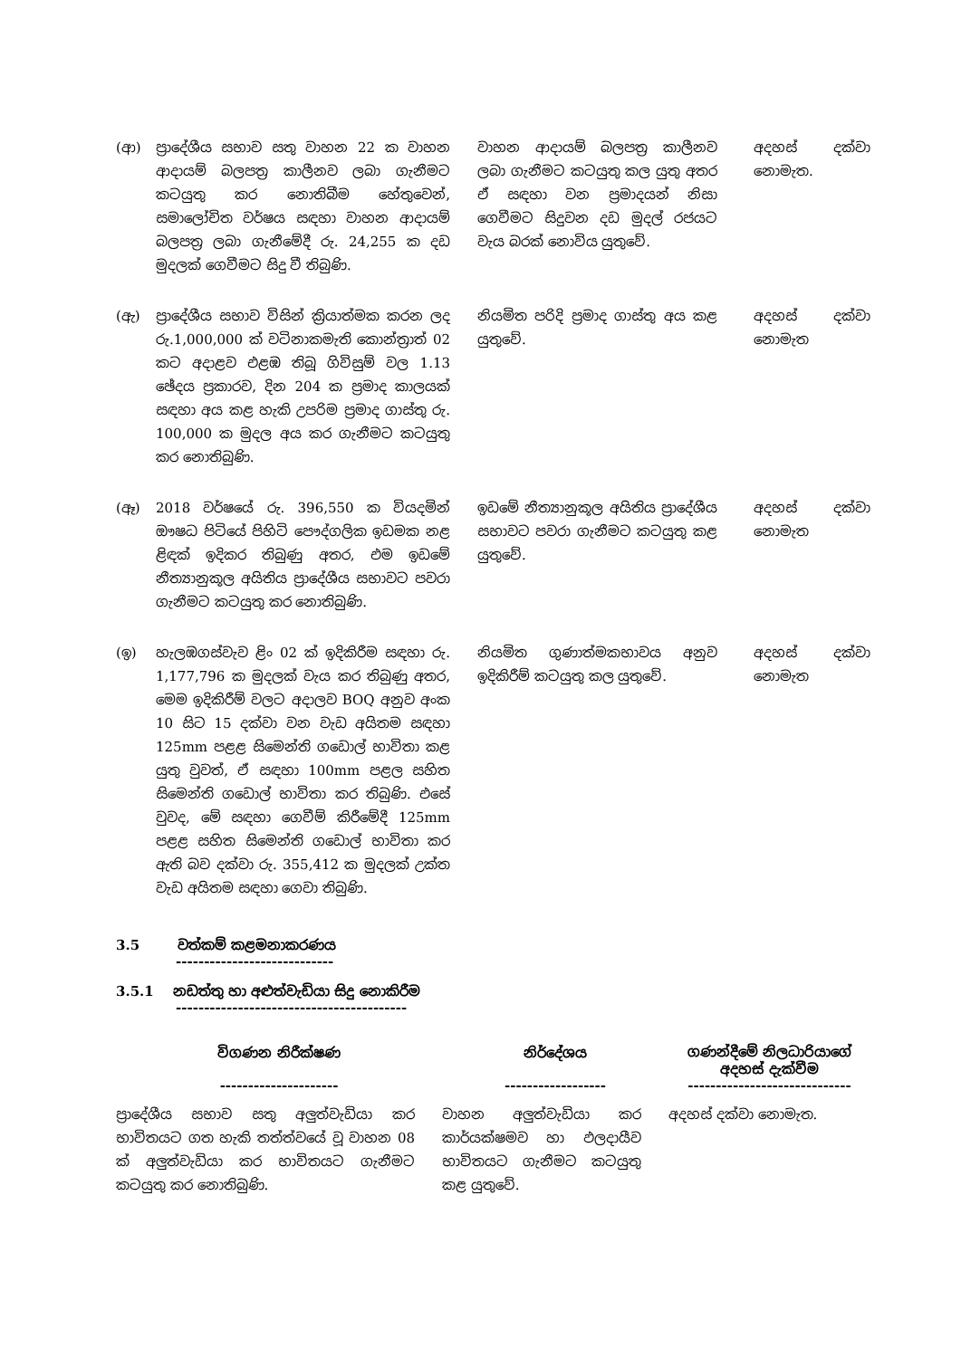| (ආ) | ප්‍රාදේශීය සභාව සතු වාහන 22 ක වාහන ආදායම් බලපත්‍ර කාලීනව ලබා ගැනීමට කටයුතු කර නොතිබීම හේතුවෙන්, සමාලෝචිත වර්ෂය සඳහා වාහන ආදායම් බලපත්‍ර ලබා ගැනීමේදී රු. 24,255 ක දඩ මුදලක් ගෙවීමට සිදු වී තිබුණි. | වාහන ආදායම් බලපත්‍ර කාලීනව ලබා ගැනීමට කටයුතු කල යුතු අතර ඒ සඳහා වන ප්‍රමාදයන් නිසා ගෙවීමට සිදුවන දඩ මුදල් රජයට වැය බරක් නොවිය යුතුවේ. | අදහස් දක්වා නොමැත. |
| (ඇ) | ප්‍රාදේශීය සභාව විසින් ක්‍රියාත්මක කරන ලද රු.1,000,000 ක් වටිනාකමැති කොන්ත්‍රාත් 02 කට අදාළව එළඹ තිබූ ගිවිසුම් වල 1.13 ඡේදය ප්‍රකාරව, දින 204 ක ප්‍රමාද කාලයක් සඳහා අය කළ හැකි උපරිම ප්‍රමාද ගාස්තු රු. 100,000 ක මුදල අය කර ගැනීමට කටයුතු කර නොතිබුණි. | නියමිත පරිදි ප්‍රමාද ගාස්තු අය කළ යුතුවේ. | අදහස් දක්වා නොමැත |
| (ඈ) | 2018 වර්ෂයේ රු. 396,550 ක වියදමින් ඖෂධ පිටියේ පිහිටි පෞද්ගලික ඉඩමක නළ ළිඳක් ඉදිකර තිබුණු අතර, එම ඉඩමේ නීත්‍යානුකූල අයිතිය ප්‍රාදේශීය සභාවට පවරා ගැනීමට කටයුතු කර නොතිබුණි. | ඉඩමේ නීත්‍යානුකූල අයිතිය ප්‍රාදේශීය සභාවට පවරා ගැනීමට කටයුතු කළ යුතුවේ. | අදහස් දක්වා නොමැත |
| (ඉ) | හැලඹගස්වැව ළිං 02 ක් ඉදිකිරීම සඳහා රු. 1,177,796 ක මුදලක් වැය කර තිබුණු අතර, මෙම ඉදිකිරීම් වලට අදාලව BOQ අනුව අංක 10 සිට 15 දක්වා වන වැඩ අයිතම සඳහා 125mm පළළ සිමෙන්ති ගඩොල් භාවිතා කළ යුතු වුවත්, ඒ සඳහා 100mm පළල සහිත සිමෙන්ති ගඩොල් භාවිතා කර තිබුණි. එසේ වුවද, මේ සඳහා ගෙවීම් කිරීමේදී 125mm පළළ සහිත සිමෙන්ති ගඩොල් භාවිතා කර ඇති බව දක්වා රු. 355,412 ක මුදලක් උක්ත වැඩ අයිතම සඳහා ගෙවා තිබුණි. | නියමිත ගුණාත්මකභාවය අනුව ඉදිකිරීම් කටයුතු කල යුතුවේ. | අදහස් දක්වා නොමැත |
3.5 වත්කම් කළමනාකරණය
----------------------------
3.5.1 නඩත්තු හා අළුත්වැඩියා සිදු නොකිරීම
-----------------------------------------
| විගණන නිරීක්ෂණ --------------------- | නිර්දේශය ------------------ | ගණන්දීමේ නිලධාරියාගේ අදහස් දැක්වීම ----------------------------- |
| --- | --- | --- |
| ප්‍රාදේශීය සභාව සතු අලුත්වැඩියා කර භාවිතයට ගත හැකි තත්ත්වයේ වූ වාහන 08 ක් අලුත්වැඩියා කර භාවිතයට ගැනීමට කටයුතු කර නොතිබුණි. | වාහන අලුත්වැඩියා කර කාර්යක්ෂමව හා ඵලදායීව භාවිතයට ගැනීමට කටයුතු කළ යුතුවේ. | අදහස් දක්වා නොමැත. |